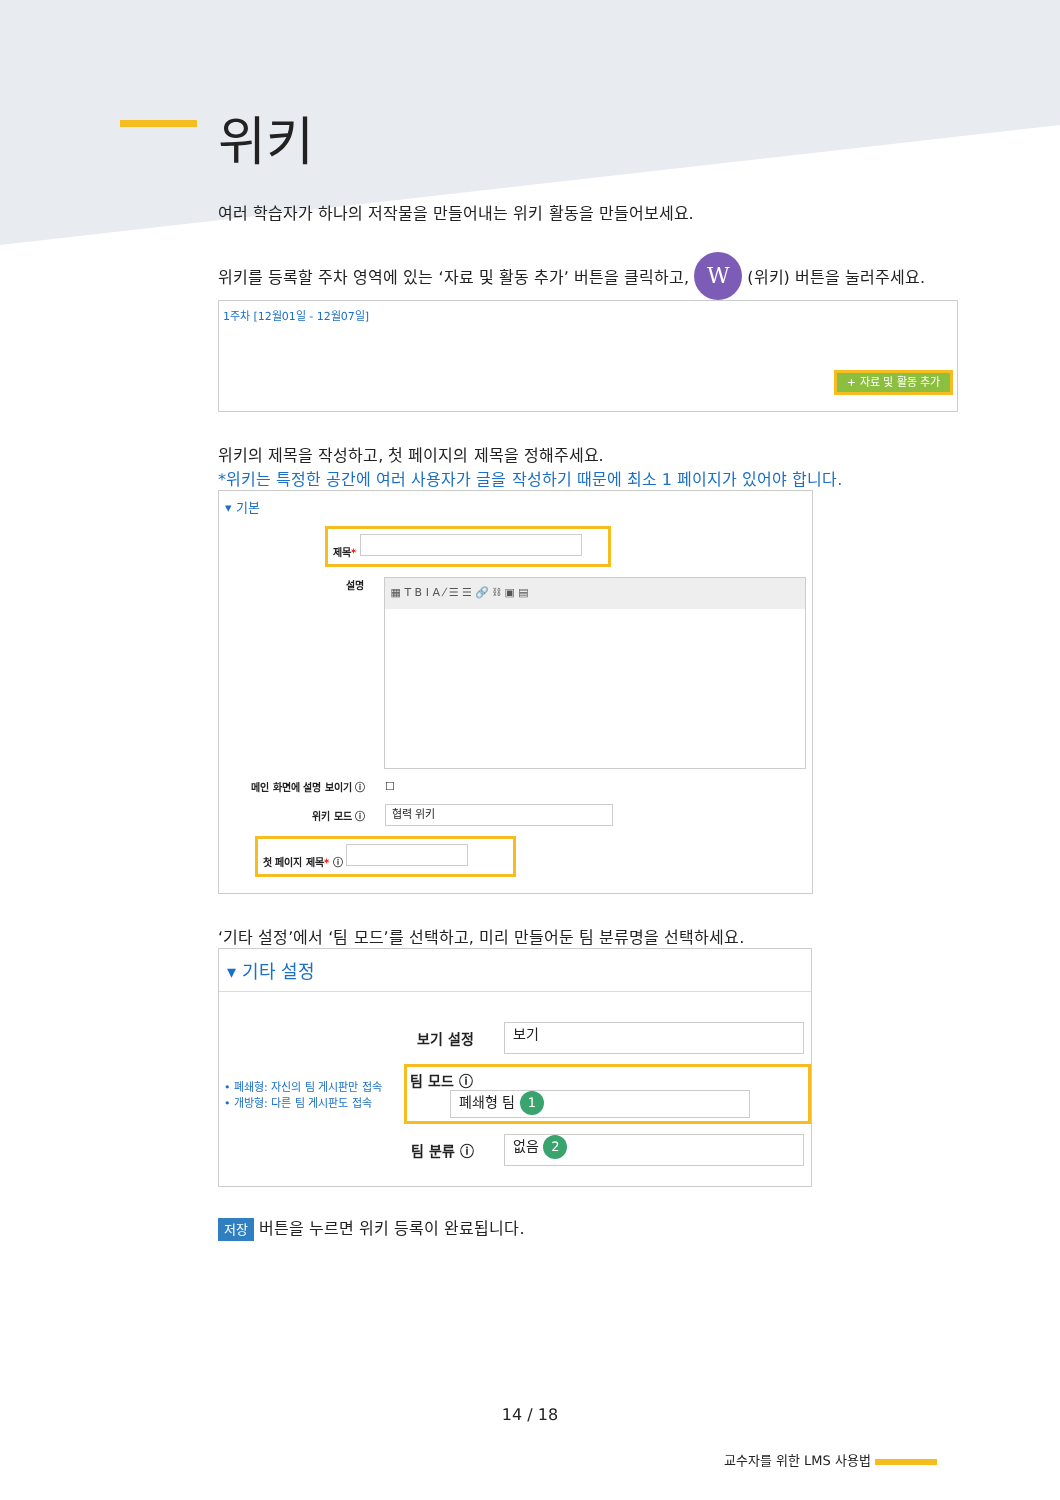위키
여러 학습자가 하나의 저작물을 만들어내는 위키 활동을 만들어보세요.
위키를 등록할 주차 영역에 있는 ‘자료 및 활동 추가’ 버튼을 클릭하고, W (위키) 버튼을 눌러주세요.
1주차 [12월01일 - 12월07일]
+ 자료 및 활동 추가
위키의 제목을 작성하고, 첫 페이지의 제목을 정해주세요.
*위키는 특정한 공간에 여러 사용자가 글을 작성하기 때문에 최소 1 페이지가 있어야 합니다.
▾ 기본
제목*
설명
▦ T B I A ⁄ ☰ ☰ 🔗 ⛓ ▣ ▤
메인 화면에 설명 보이기 ⓘ ☐
위키 모드 ⓘ
협력 위키
첫 페이지 제목* ⓘ
‘기타 설정’에서 ‘팀 모드’를 선택하고, 미리 만들어둔 팀 분류명을 선택하세요.
▾ 기타 설정
보기 설정
보기
• 폐쇄형: 자신의 팀 게시판만 접속
• 개방형: 다른 팀 게시판도 접속
팀 모드 ⓘ 폐쇄형 팀 1
팀 분류 ⓘ
없음 2
저장 버튼을 누르면 위키 등록이 완료됩니다.
14 / 18
교수자를 위한 LMS 사용법